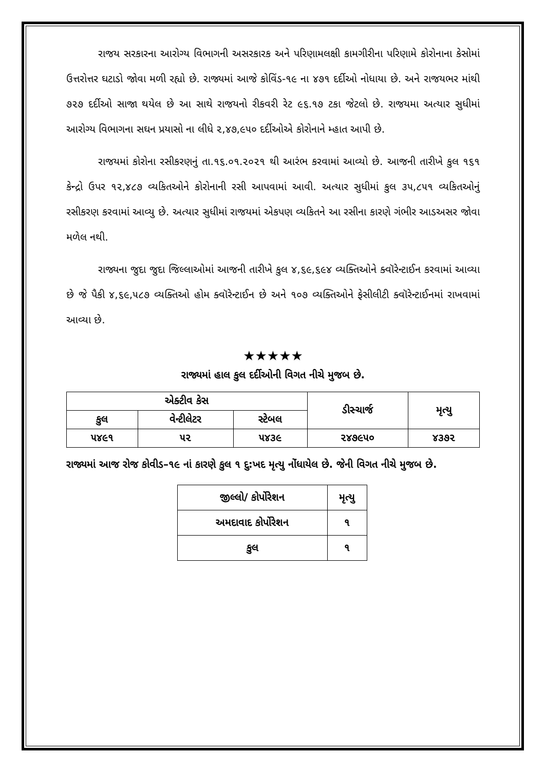રાજય સરકારના આરોગ્ય વિભાગની અસરકારક અને પરિણામલક્ષી કામગીરીના પરિણામે કોરોનાના કેસોમાં ઉત્તરોત્તર ઘટાડો જોવા મળી રહ્યો છે. રાજ્યમાં આજે કોવિંડ-૧૯ ના ૪૭૧ દર્દીઓ નોધાયા છે. અને રાજયભર માંથી ૭૨૭ દર્દીઓ સાજા થયેલ છે આ સાથે રાજયનો રીકવરી રેટ ૯૬.૧૭ ટકા જેટલો છે. રાજયમા અત્યાર સુધીમાં આરોગ્ય વિભાગના સઘન પ્રયાસો ના લીધે ૨,૪૭,૯૫૦ દર્દીઓએ કોરોનાને મ્હાત આપી છે.
રાજયમાં કોરોના રસીકરણનું તા.૧૬.૦૧.૨૦૨૧ થી આરંભ કરવામાં આવ્યો છે. આજની તારીખે કુલ ૧૬૧ કેન્દ્રો ઉપર ૧૨,૪૮૭ વ્યકિતઓને કોરોનાની રસી આપવામાં આવી. અત્યાર સુધીમાં કુલ ૩૫,૮૫૧ વ્યકિતઓનું રસીકરણ કરવામાં આવ્યુ છે. અત્યાર સુધીમાં રાજયમાં એકપણ વ્યકિતને આ રસીના કારણે ગંભીર આડઅસર જોવા મળેલ નથી.
રાજ્યના જુદા જુદા જિલ્લાઓમાં આજની તારીખે કુલ ૪,૬૯,૬૯૪ વ્યક્તિઓને ક્વૉરેન્ટાઈન કરવામાં આવ્યા છે જે પૈકી ૪,૬૯,૫૮૭ વ્યક્તિઓ હોમ ક્વૉરેન્ટાઈન છે અને ૧૦૭ વ્યક્તિઓને ફેસીલીટી ક્વૉરેન્ટાઈનમાં રાખવામાં આવ્યા છે.
★★★★★
રાજ્યમાં હાલ કુલ દર્દીઓની વિગત નીચે મુજબ છે.
| એક્ટીવ કેસ | | | ડીસ્ચાર્જ | મૃત્યુ |
| --- | --- | --- | --- | --- |
| કુલ | વેન્ટીલેટર | સ્ટેબલ | | |
| ૫૪૯૧ | ૫૨ | ૫૪૩૯ | ૨૪૭૯૫૦ | ૪૩૭૨ |
રાજ્યમાં આજ રોજ કોવીડ–૧૯ નાં કારણે કુલ ૧ દુ:ખદ મૃત્યુ નોંધાયેલ છે. જેની વિગત નીચે મુજબ છે.
| જીલ્લો/ કોર્પોરેશન | મૃત્યુ |
| --- | --- |
| અમદાવાદ કોર્પોરેશન | ૧ |
| કુલ | ૧ |